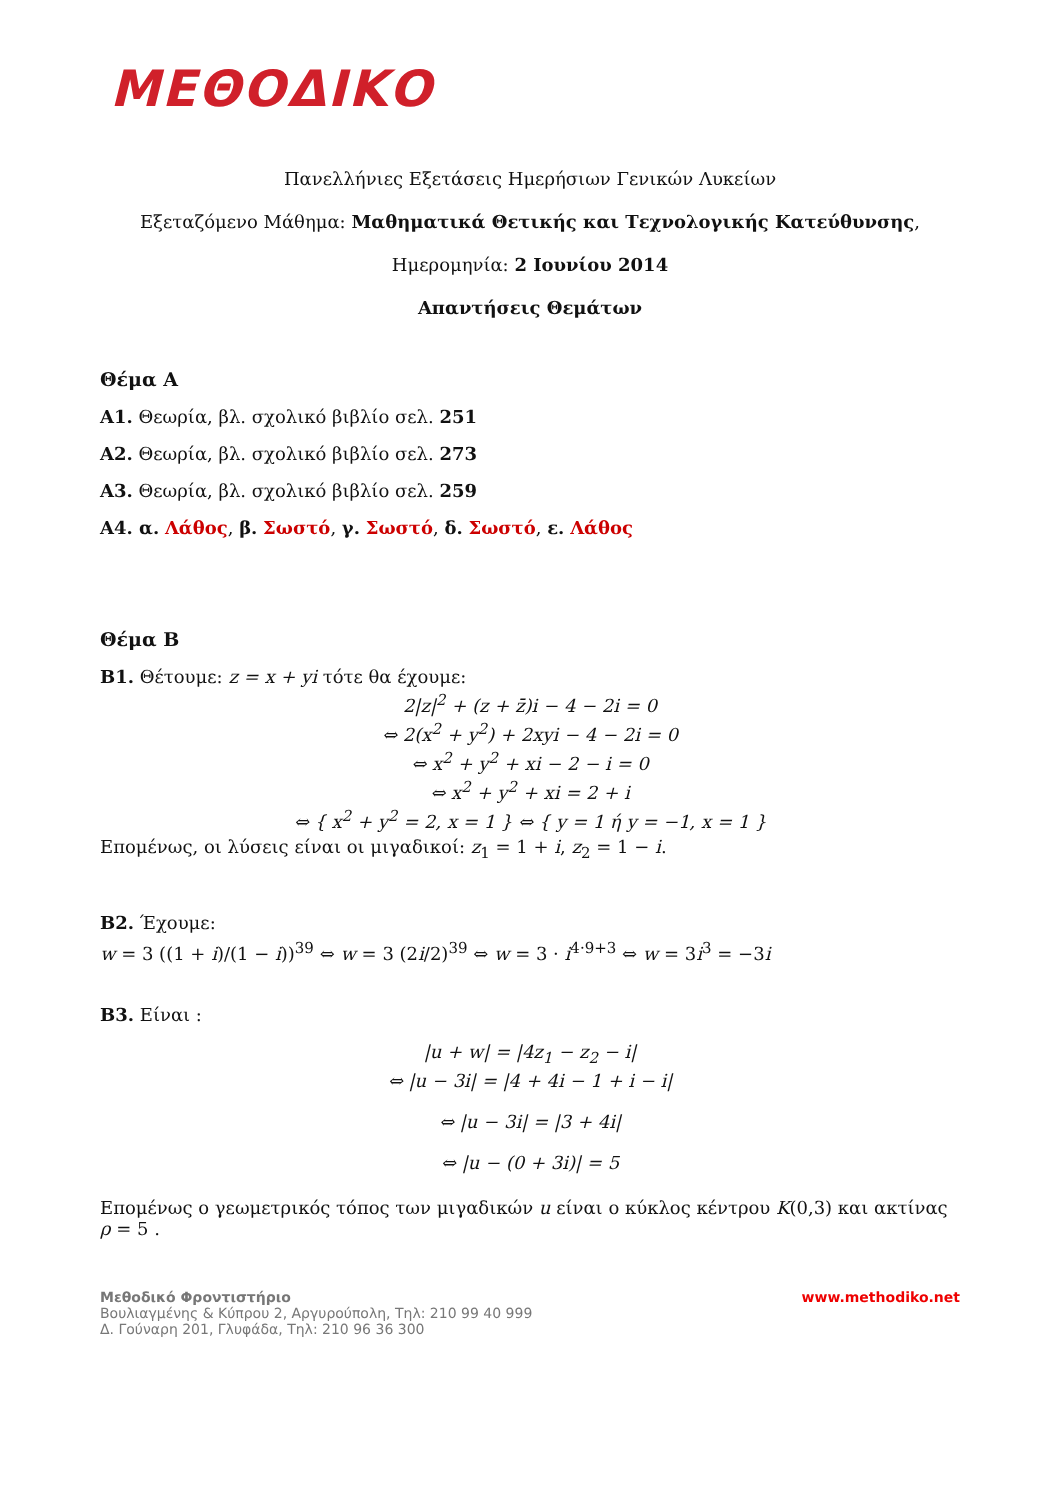ΜΕΘΟΔΙΚΟ
Πανελλήνιες Εξετάσεις Ημερήσιων Γενικών Λυκείων
Εξεταζόμενο Μάθημα: Μαθηματικά Θετικής και Τεχνολογικής Κατεύθυνσης,
Ημερομηνία: 2 Ιουνίου 2014
Απαντήσεις Θεμάτων
Θέμα Α
Α1. Θεωρία, βλ. σχολικό βιβλίο σελ. 251
Α2. Θεωρία, βλ. σχολικό βιβλίο σελ. 273
Α3. Θεωρία, βλ. σχολικό βιβλίο σελ. 259
Α4. α. Λάθος, β. Σωστό, γ. Σωστό, δ. Σωστό, ε. Λάθος
Θέμα Β
Β1. Θέτουμε: z = x + yi τότε θα έχουμε:
2|z|<sup>2</sup> + (z + z̄)i − 4 − 2i = 0
⇔ 2(x<sup>2</sup> + y<sup>2</sup>) + 2xyi − 4 − 2i = 0
⇔ x<sup>2</sup> + y<sup>2</sup> + xi − 2 − i = 0
⇔ x<sup>2</sup> + y<sup>2</sup> + xi = 2 + i
⇔ { x<sup>2</sup> + y<sup>2</sup> = 2, x = 1 } ⇔ { y = 1 ή y = −1, x = 1 }
Επομένως, οι λύσεις είναι οι μιγαδικοί: z<sub>1</sub> = 1 + i, z<sub>2</sub> = 1 − i.
Β2. Έχουμε:
w = 3 ((1 + i)/(1 − i))<sup>39</sup> ⇔ w = 3 (2i/2)<sup>39</sup> ⇔ w = 3 · i<sup>4·9+3</sup> ⇔ w = 3i<sup>3</sup> = −3i
Β3. Είναι :
|u + w| = |4z<sub>1</sub> − z<sub>2</sub> − i|
⇔ |u − 3i| = |4 + 4i − 1 + i − i|
⇔ |u − 3i| = |3 + 4i|
⇔ |u − (0 + 3i)| = 5
Επομένως ο γεωμετρικός τόπος των μιγαδικών u είναι ο κύκλος κέντρου K(0,3) και ακτίνας ρ = 5 .
Μεθοδικό Φροντιστήριο
Βουλιαγμένης & Κύπρου 2, Αργυρούπολη, Τηλ: 210 99 40 999
Δ. Γούναρη 201, Γλυφάδα, Τηλ: 210 96 36 300
www.methodiko.net